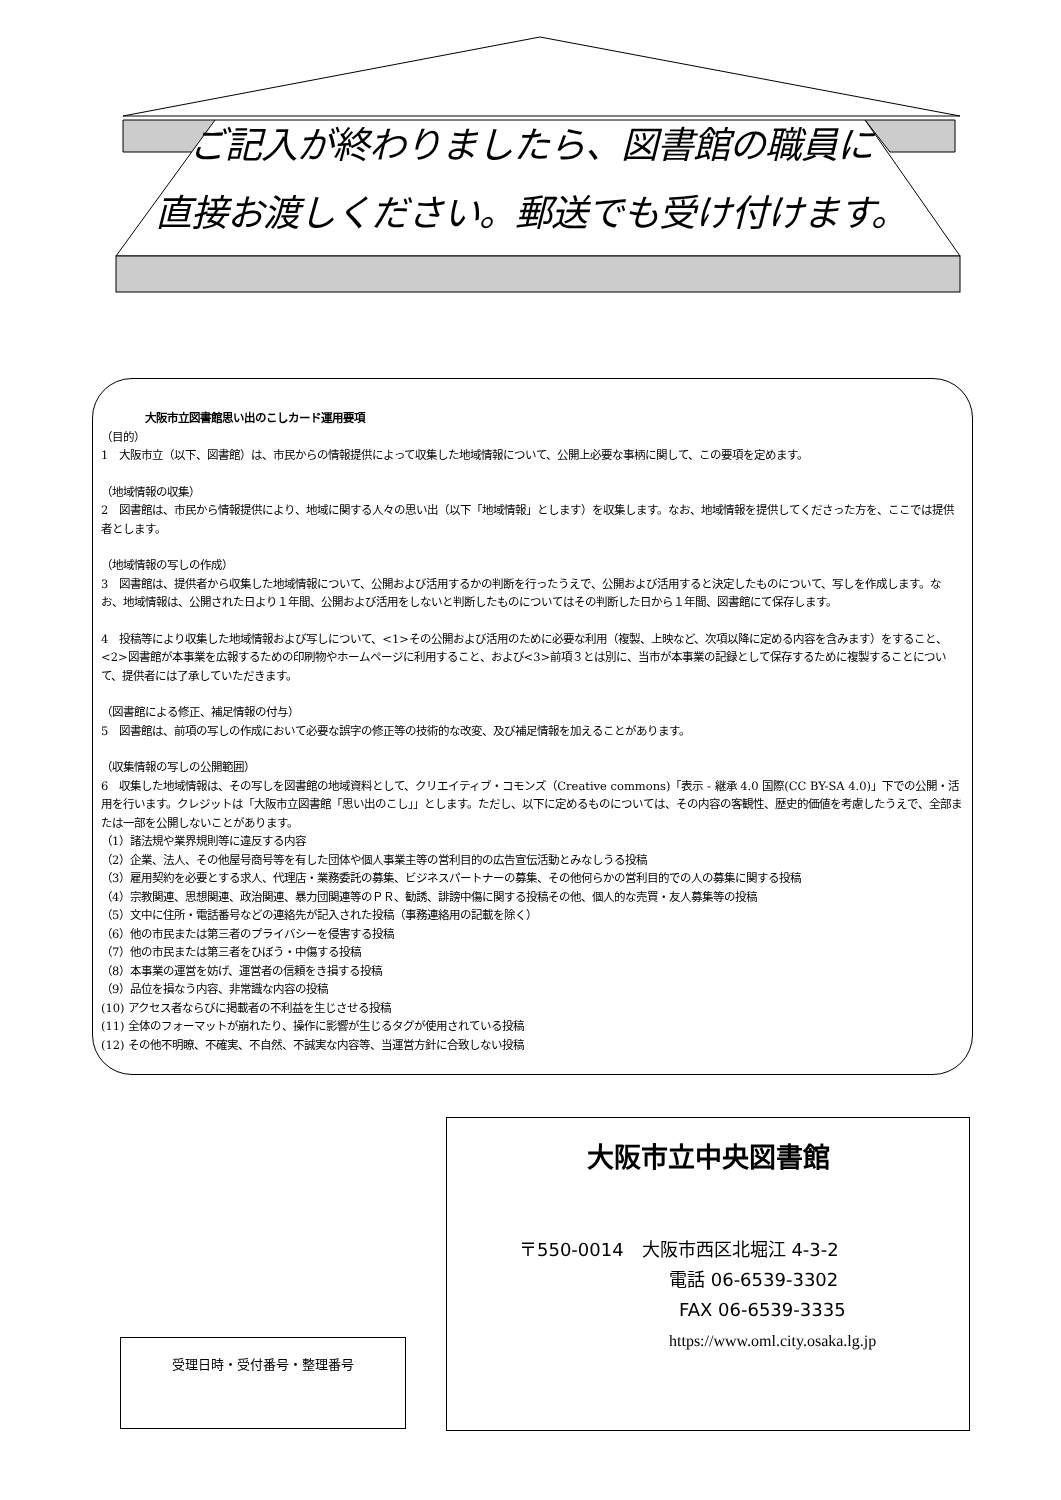ご記入が終わりましたら、図書館の職員に
直接お渡しください。郵送でも受け付けます。
大阪市立図書館思い出のこしカード運用要項
（目的）
1　大阪市立（以下、図書館）は、市民からの情報提供によって収集した地域情報について、公開上必要な事柄に関して、この要項を定めます。
（地域情報の収集）
2　図書館は、市民から情報提供により、地域に関する人々の思い出（以下「地域情報」とします）を収集します。なお、地域情報を提供してくださった方を、ここでは提供者とします。
（地域情報の写しの作成）
3　図書館は、提供者から収集した地域情報について、公開および活用するかの判断を行ったうえで、公開および活用すると決定したものについて、写しを作成します。なお、地域情報は、公開された日より１年間、公開および活用をしないと判断したものについてはその判断した日から１年間、図書館にて保存します。
4　投稿等により収集した地域情報および写しについて、<1>その公開および活用のために必要な利用（複製、上映など、次項以降に定める内容を含みます）をすること、<2>図書館が本事業を広報するための印刷物やホームページに利用すること、および<3>前項３とは別に、当市が本事業の記録として保存するために複製することについて、提供者には了承していただきます。
（図書館による修正、補足情報の付与）
5　図書館は、前項の写しの作成において必要な誤字の修正等の技術的な改変、及び補足情報を加えることがあります。
（収集情報の写しの公開範囲）
6　収集した地域情報は、その写しを図書館の地域資料として、クリエイティブ・コモンズ（Creative commons)「表示 - 継承 4.0 国際(CC BY-SA 4.0)」下での公開・活用を行います。クレジットは「大阪市立図書館「思い出のこし」」とします。ただし、以下に定めるものについては、その内容の客観性、歴史的価値を考慮したうえで、全部または一部を公開しないことがあります。
（1）諸法規や業界規則等に違反する内容
（2）企業、法人、その他屋号商号等を有した団体や個人事業主等の営利目的の広告宣伝活動とみなしうる投稿
（3）雇用契約を必要とする求人、代理店・業務委託の募集、ビジネスパートナーの募集、その他何らかの営利目的での人の募集に関する投稿
（4）宗教関連、思想関連、政治関連、暴力団関連等のＰＲ、勧誘、誹謗中傷に関する投稿その他、個人的な売買・友人募集等の投稿
（5）文中に住所・電話番号などの連絡先が記入された投稿（事務連絡用の記載を除く）
（6）他の市民または第三者のプライバシーを侵害する投稿
（7）他の市民または第三者をひぼう・中傷する投稿
（8）本事業の運営を妨げ、運営者の信頼をき損する投稿
（9）品位を損なう内容、非常識な内容の投稿
(10) アクセス者ならびに掲載者の不利益を生じさせる投稿
(11) 全体のフォーマットが崩れたり、操作に影響が生じるタグが使用されている投稿
(12) その他不明瞭、不確実、不自然、不誠実な内容等、当運営方針に合致しない投稿
受理日時・受付番号・整理番号
大阪市立中央図書館
〒550-0014　大阪市西区北堀江 4-3-2
電話 06-6539-3302
FAX 06-6539-3335
https://www.oml.city.osaka.lg.jp